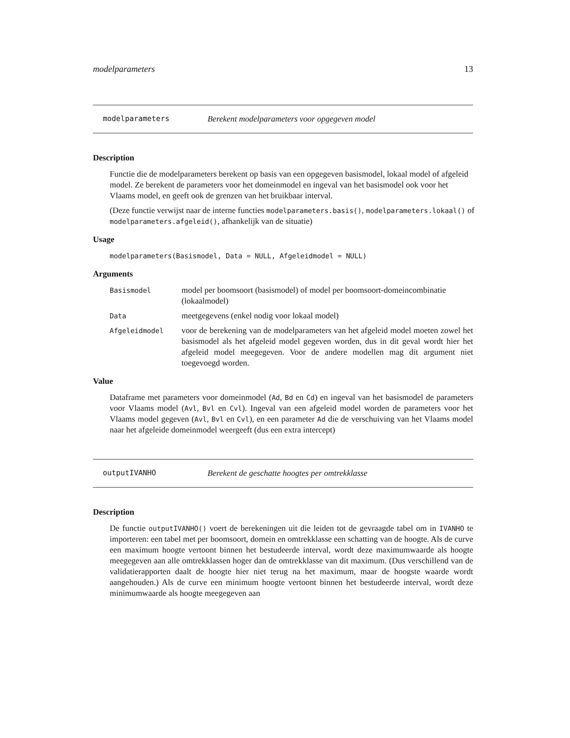modelparameters 13
modelparameters Berekent modelparameters voor opgegeven model
Description
Functie die de modelparameters berekent op basis van een opgegeven basismodel, lokaal model of afgeleid model. Ze berekent de parameters voor het domeinmodel en ingeval van het basismodel ook voor het Vlaams model, en geeft ook de grenzen van het bruikbaar interval.
(Deze functie verwijst naar de interne functies modelparameters.basis(), modelparameters.lokaal() of modelparameters.afgeleid(), afhankelijk van de situatie)
Usage
modelparameters(Basismodel, Data = NULL, Afgeleidmodel = NULL)
Arguments
Basismodel model per boomsoort (basismodel) of model per boomsoort-domeincombinatie (lokaalmodel)
Data meetgegevens (enkel nodig voor lokaal model)
Afgeleidmodel voor de berekening van de modelparameters van het afgeleid model moeten zowel het basismodel als het afgeleid model gegeven worden, dus in dit geval wordt hier het afgeleid model meegegeven. Voor de andere modellen mag dit argument niet toegevoegd worden.
Value
Dataframe met parameters voor domeinmodel (Ad, Bd en Cd) en ingeval van het basismodel de parameters voor Vlaams model (Avl, Bvl en Cvl). Ingeval van een afgeleid model worden de parameters voor het Vlaams model gegeven (Avl, Bvl en Cvl), en een parameter Ad die de verschuiving van het Vlaams model naar het afgeleide domeinmodel weergeeft (dus een extra intercept)
outputIVANHO Berekent de geschatte hoogtes per omtrekklasse
Description
De functie outputIVANHO() voert de berekeningen uit die leiden tot de gevraagde tabel om in IVANHO te importeren: een tabel met per boomsoort, domein en omtrekklasse een schatting van de hoogte. Als de curve een maximum hoogte vertoont binnen het bestudeerde interval, wordt deze maximumwaarde als hoogte meegegeven aan alle omtrekklassen hoger dan de omtrekklasse van dit maximum. (Dus verschillend van de validatierapporten daalt de hoogte hier niet terug na het maximum, maar de hoogste waarde wordt aangehouden.) Als de curve een minimum hoogte vertoont binnen het bestudeerde interval, wordt deze minimumwaarde als hoogte meegegeven aan